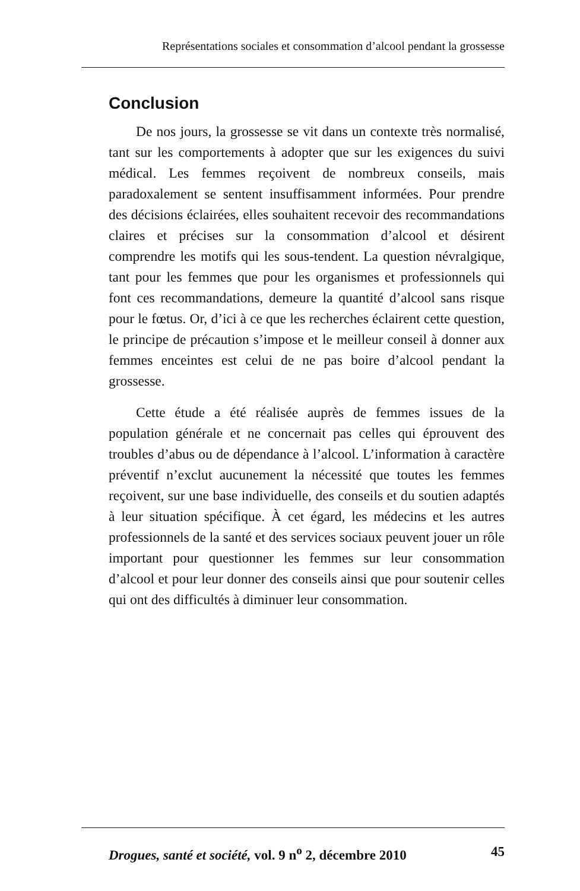Représentations sociales et consommation d’alcool pendant la grossesse
Conclusion
De nos jours, la grossesse se vit dans un contexte très normalisé, tant sur les comportements à adopter que sur les exigences du suivi médical. Les femmes reçoivent de nombreux conseils, mais paradoxalement se sentent insuffisamment informées. Pour prendre des décisions éclairées, elles souhaitent recevoir des recommandations claires et précises sur la consommation d’alcool et désirent comprendre les motifs qui les sous-tendent. La question névralgique, tant pour les femmes que pour les organismes et professionnels qui font ces recommandations, demeure la quantité d’alcool sans risque pour le fœtus. Or, d’ici à ce que les recherches éclairent cette question, le principe de précaution s’impose et le meilleur conseil à donner aux femmes enceintes est celui de ne pas boire d’alcool pendant la grossesse.
Cette étude a été réalisée auprès de femmes issues de la population générale et ne concernait pas celles qui éprouvent des troubles d’abus ou de dépendance à l’alcool. L’information à caractère préventif n’exclut aucunement la nécessité que toutes les femmes reçoivent, sur une base individuelle, des conseils et du soutien adaptés à leur situation spécifique. À cet égard, les médecins et les autres professionnels de la santé et des services sociaux peuvent jouer un rôle important pour questionner les femmes sur leur consommation d’alcool et pour leur donner des conseils ainsi que pour soutenir celles qui ont des difficultés à diminuer leur consommation.
Drogues, santé et société, vol. 9 n<sup>o</sup> 2, décembre 2010 45